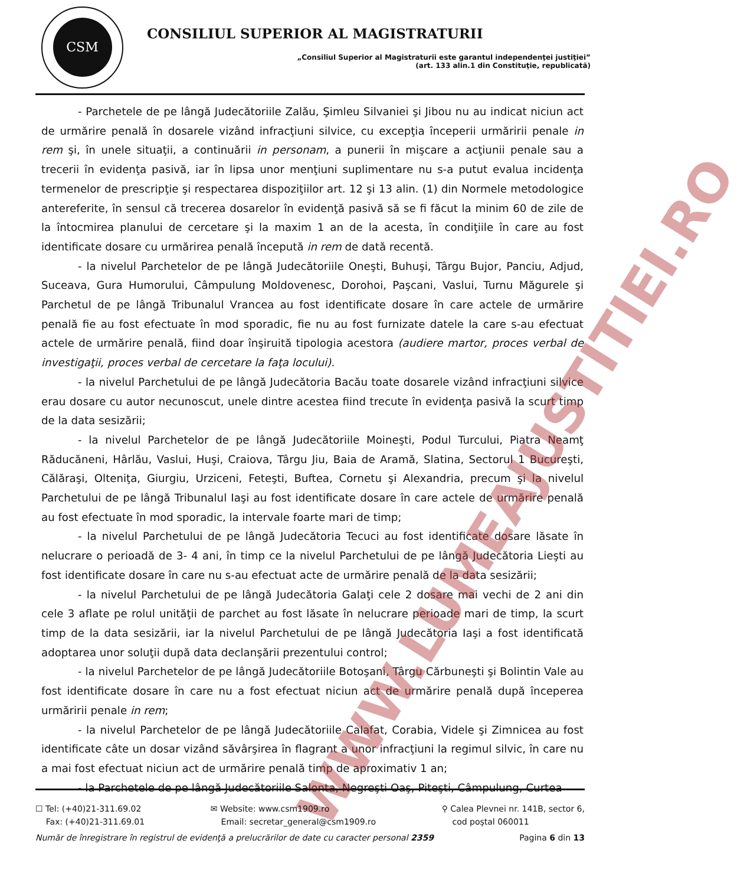CSM
CONSILIUL SUPERIOR AL MAGISTRATURII
„Consiliul Superior al Magistraturii este garantul independenţei justiţiei”
(art. 133 alin.1 din Constituţie, republicată)
- Parchetele de pe lângă Judecătoriile Zalău, Şimleu Silvaniei şi Jibou nu au indicat niciun act de urmărire penală în dosarele vizând infracţiuni silvice, cu excepţia începerii urmăririi penale in rem şi, în unele situaţii, a continuării in personam, a punerii în mişcare a acţiunii penale sau a trecerii în evidenţa pasivă, iar în lipsa unor menţiuni suplimentare nu s-a putut evalua incidenţa termenelor de prescripţie şi respectarea dispoziţiilor art. 12 şi 13 alin. (1) din Normele metodologice antereferite, în sensul că trecerea dosarelor în evidenţă pasivă să se fi făcut la minim 60 de zile de la întocmirea planului de cercetare şi la maxim 1 an de la acesta, în condiţiile în care au fost identificate dosare cu urmărirea penală începută in rem de dată recentă.
- la nivelul Parchetelor de pe lângă Judecătoriile Oneşti, Buhuşi, Târgu Bujor, Panciu, Adjud, Suceava, Gura Humorului, Câmpulung Moldovenesc, Dorohoi, Paşcani, Vaslui, Turnu Măgurele şi Parchetul de pe lângă Tribunalul Vrancea au fost identificate dosare în care actele de urmărire penală fie au fost efectuate în mod sporadic, fie nu au fost furnizate datele la care s-au efectuat actele de urmărire penală, fiind doar înşiruită tipologia acestora (audiere martor, proces verbal de investigaţii, proces verbal de cercetare la faţa locului).
- la nivelul Parchetului de pe lângă Judecătoria Bacău toate dosarele vizând infracţiuni silvice erau dosare cu autor necunoscut, unele dintre acestea fiind trecute în evidenţa pasivă la scurt timp de la data sesizării;
- la nivelul Parchetelor de pe lângă Judecătoriile Moineşti, Podul Turcului, Piatra Neamţ Răducăneni, Hârlău, Vaslui, Huşi, Craiova, Târgu Jiu, Baia de Aramă, Slatina, Sectorul 1 Bucureşti, Călăraşi, Olteniţa, Giurgiu, Urziceni, Feteşti, Buftea, Cornetu şi Alexandria, precum şi la nivelul Parchetului de pe lângă Tribunalul Iaşi au fost identificate dosare în care actele de urmărire penală au fost efectuate în mod sporadic, la intervale foarte mari de timp;
- la nivelul Parchetului de pe lângă Judecătoria Tecuci au fost identificate dosare lăsate în nelucrare o perioadă de 3- 4 ani, în timp ce la nivelul Parchetului de pe lângă Judecătoria Lieşti au fost identificate dosare în care nu s-au efectuat acte de urmărire penală de la data sesizării;
- la nivelul Parchetului de pe lângă Judecătoria Galaţi cele 2 dosare mai vechi de 2 ani din cele 3 aflate pe rolul unităţii de parchet au fost lăsate în nelucrare perioade mari de timp, la scurt timp de la data sesizării, iar la nivelul Parchetului de pe lângă Judecătoria Iaşi a fost identificată adoptarea unor soluţii după data declanşării prezentului control;
- la nivelul Parchetelor de pe lângă Judecătoriile Botoşani, Târgu Cărbuneşti şi Bolintin Vale au fost identificate dosare în care nu a fost efectuat niciun act de urmărire penală după începerea urmăririi penale in rem;
- la nivelul Parchetelor de pe lângă Judecătoriile Calafat, Corabia, Videle şi Zimnicea au fost identificate câte un dosar vizând săvârşirea în flagrant a unor infracţiuni la regimul silvic, în care nu a mai fost efectuat niciun act de urmărire penală timp de aproximativ 1 an;
- la Parchetele de pe lângă Judecătoriile Salonta, Negreşti Oaş, Piteşti, Câmpulung, Curtea
WWW.LUMEAJUSTITIEI.RO
☐ Tel: (+40)21-311.69.02
Fax: (+40)21-311.69.01
✉ Website: www.csm1909.ro
Email: secretar_general@csm1909.ro
⚲ Calea Plevnei nr. 141B, sector 6,
cod poştal 060011
Număr de înregistrare în registrul de evidenţă a prelucrărilor de date cu caracter personal 2359 Pagina 6 din 13